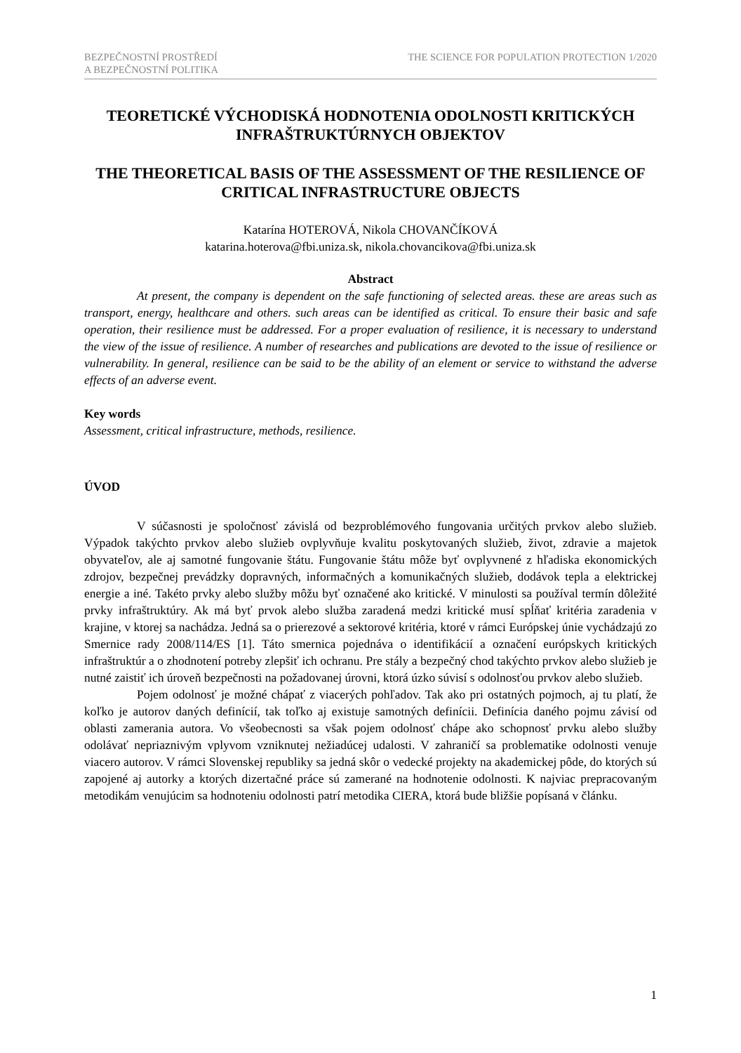BEZPEČNOSTNÍ PROSTŘEDÍ
A BEZPEČNOSTNÍ POLITIKA
THE SCIENCE FOR POPULATION PROTECTION 1/2020
TEORETICKÉ VÝCHODISKÁ HODNOTENIA ODOLNOSTI KRITICKÝCH INFRAŠTRUKTÚRNYCH OBJEKTOV
THE THEORETICAL BASIS OF THE ASSESSMENT OF THE RESILIENCE OF CRITICAL INFRASTRUCTURE OBJECTS
Katarína HOTEROVÁ, Nikola CHOVANČÍKOVÁ
katarina.hoterova@fbi.uniza.sk, nikola.chovancikova@fbi.uniza.sk
Abstract
At present, the company is dependent on the safe functioning of selected areas. these are areas such as transport, energy, healthcare and others. such areas can be identified as critical. To ensure their basic and safe operation, their resilience must be addressed. For a proper evaluation of resilience, it is necessary to understand the view of the issue of resilience. A number of researches and publications are devoted to the issue of resilience or vulnerability. In general, resilience can be said to be the ability of an element or service to withstand the adverse effects of an adverse event.
Key words
Assessment, critical infrastructure, methods, resilience.
ÚVOD
V súčasnosti je spoločnosť závislá od bezproblémového fungovania určitých prvkov alebo služieb. Výpadok takýchto prvkov alebo služieb ovplyvňuje kvalitu poskytovaných služieb, život, zdravie a majetok obyvateľov, ale aj samotné fungovanie štátu. Fungovanie štátu môže byť ovplyvnené z hľadiska ekonomických zdrojov, bezpečnej prevádzky dopravných, informačných a komunikačných služieb, dodávok tepla a elektrickej energie a iné. Takéto prvky alebo služby môžu byť označené ako kritické. V minulosti sa používal termín dôležité prvky infraštruktúry. Ak má byť prvok alebo služba zaradená medzi kritické musí spĺňať kritéria zaradenia v krajine, v ktorej sa nachádza. Jedná sa o prierezové a sektorové kritéria, ktoré v rámci Európskej únie vychádzajú zo Smernice rady 2008/114/ES [1]. Táto smernica pojednáva o identifikácií a označení európskych kritických infraštruktúr a o zhodnotení potreby zlepšiť ich ochranu. Pre stály a bezpečný chod takýchto prvkov alebo služieb je nutné zaistiť ich úroveň bezpečnosti na požadovanej úrovni, ktorá úzko súvisí s odolnosťou prvkov alebo služieb.
Pojem odolnosť je možné chápať z viacerých pohľadov. Tak ako pri ostatných pojmoch, aj tu platí, že koľko je autorov daných definícií, tak toľko aj existuje samotných definícii. Definícia daného pojmu závisí od oblasti zamerania autora. Vo všeobecnosti sa však pojem odolnosť chápe ako schopnosť prvku alebo služby odolávať nepriaznivým vplyvom vzniknutej nežiadúcej udalosti. V zahraničí sa problematike odolnosti venuje viacero autorov. V rámci Slovenskej republiky sa jedná skôr o vedecké projekty na akademickej pôde, do ktorých sú zapojené aj autorky a ktorých dizertačné práce sú zamerané na hodnotenie odolnosti. K najviac prepracovaným metodikám venujúcim sa hodnoteniu odolnosti patrí metodika CIERA, ktorá bude bližšie popísaná v článku.
1